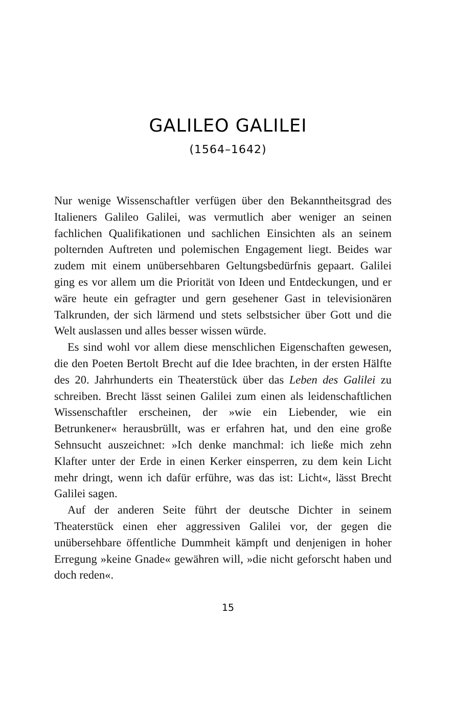GALILEO GALILEI
(1564–1642)
Nur wenige Wissenschaftler verfügen über den Bekanntheitsgrad des Italieners Galileo Galilei, was vermutlich aber weniger an seinen fachlichen Qualifikationen und sachlichen Einsichten als an seinem polternden Auftreten und polemischen Engagement liegt. Beides war zudem mit einem unübersehbaren Geltungsbedürfnis gepaart. Galilei ging es vor allem um die Priorität von Ideen und Entdeckungen, und er wäre heute ein gefragter und gern gesehener Gast in televisionären Talkrunden, der sich lärmend und stets selbstsicher über Gott und die Welt auslassen und alles besser wissen würde.
Es sind wohl vor allem diese menschlichen Eigenschaften gewesen, die den Poeten Bertolt Brecht auf die Idee brachten, in der ersten Hälfte des 20. Jahrhunderts ein Theaterstück über das Leben des Galilei zu schreiben. Brecht lässt seinen Galilei zum einen als leidenschaftlichen Wissenschaftler erscheinen, der »wie ein Liebender, wie ein Betrunkener« herausbrüllt, was er erfahren hat, und den eine große Sehnsucht auszeichnet: »Ich denke manchmal: ich ließe mich zehn Klafter unter der Erde in einen Kerker einsperren, zu dem kein Licht mehr dringt, wenn ich dafür erführe, was das ist: Licht«, lässt Brecht Galilei sagen.
Auf der anderen Seite führt der deutsche Dichter in seinem Theaterstück einen eher aggressiven Galilei vor, der gegen die unübersehbare öffentliche Dummheit kämpft und denjenigen in hoher Erregung »keine Gnade« gewähren will, »die nicht geforscht haben und doch reden«.
15